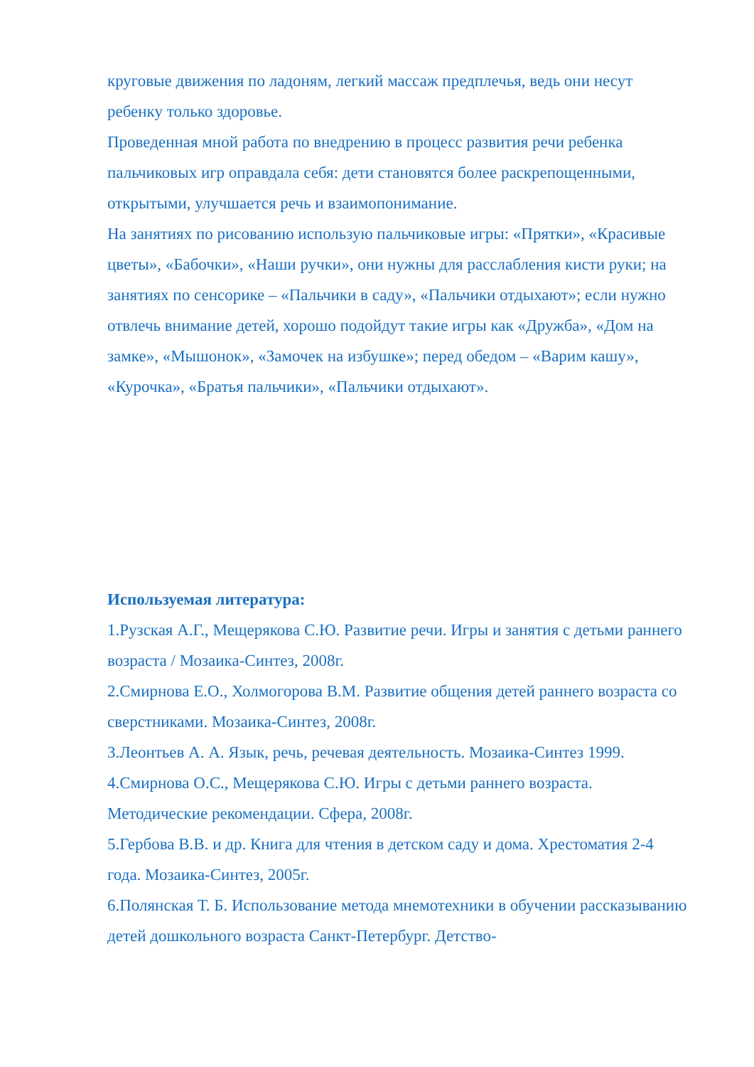круговые движения по ладоням, легкий массаж предплечья, ведь они несут ребенку только здоровье.
Проведенная мной работа по внедрению в процесс развития речи ребенка пальчиковых игр оправдала себя: дети становятся более раскрепощенными, открытыми, улучшается речь и взаимопонимание.
На занятиях по рисованию использую пальчиковые игры: «Прятки», «Красивые цветы», «Бабочки», «Наши ручки», они нужны для расслабления кисти руки; на занятиях по сенсорике – «Пальчики в саду», «Пальчики отдыхают»; если нужно отвлечь внимание детей, хорошо подойдут такие игры как «Дружба», «Дом на замке», «Мышонок», «Замочек на избушке»; перед обедом – «Варим кашу», «Курочка», «Братья пальчики», «Пальчики отдыхают».
Используемая литература:
1.Рузская А.Г., Мещерякова С.Ю. Развитие речи. Игры и занятия с детьми раннего возраста / Мозаика-Синтез, 2008г.
2.Смирнова Е.О., Холмогорова В.М. Развитие общения детей раннего возраста со сверстниками. Мозаика-Синтез, 2008г.
3.Леонтьев А. А. Язык, речь, речевая деятельность. Мозаика-Синтез 1999.
4.Смирнова О.С., Мещерякова С.Ю. Игры с детьми раннего возраста. Методические рекомендации. Сфера, 2008г.
5.Гербова В.В. и др. Книга для чтения в детском саду и дома. Хрестоматия 2-4 года. Мозаика-Синтез, 2005г.
6.Полянская Т. Б. Использование метода мнемотехники в обучении рассказыванию детей дошкольного возраста Санкт-Петербург. Детство-